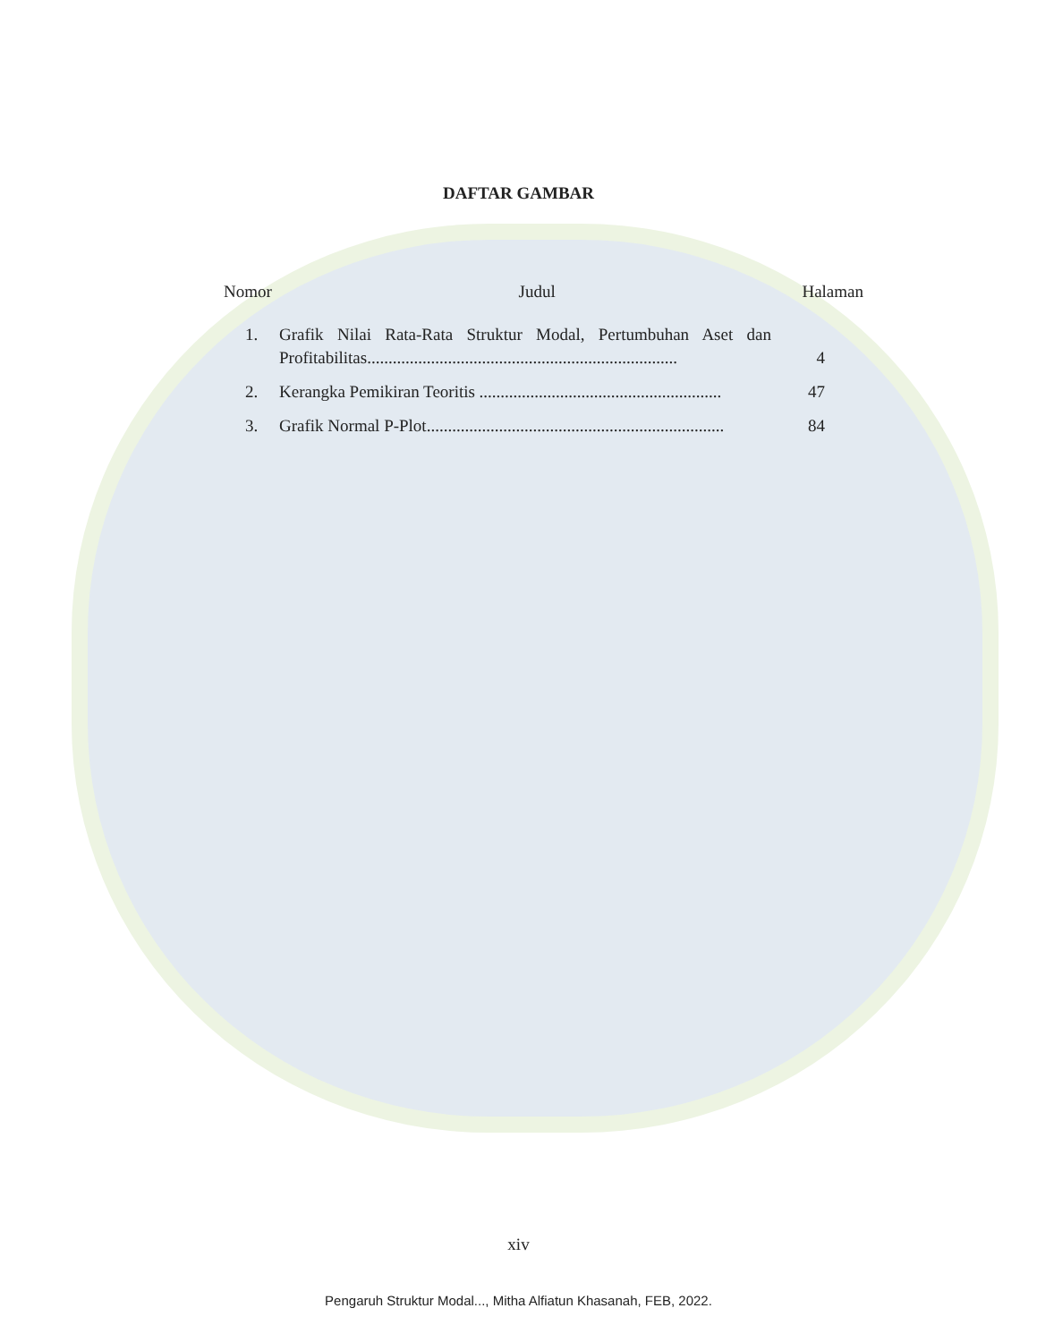DAFTAR GAMBAR
Nomor Judul Halaman
| 1. | Grafik Nilai Rata-Rata Struktur Modal, Pertumbuhan Aset dan Profitabilitas......................................................................... | 4 |
| 2. | Kerangka Pemikiran Teoritis ......................................................... | 47 |
| 3. | Grafik Normal P-Plot...................................................................... | 84 |
xiv
Pengaruh Struktur Modal..., Mitha Alfiatun Khasanah, FEB, 2022.